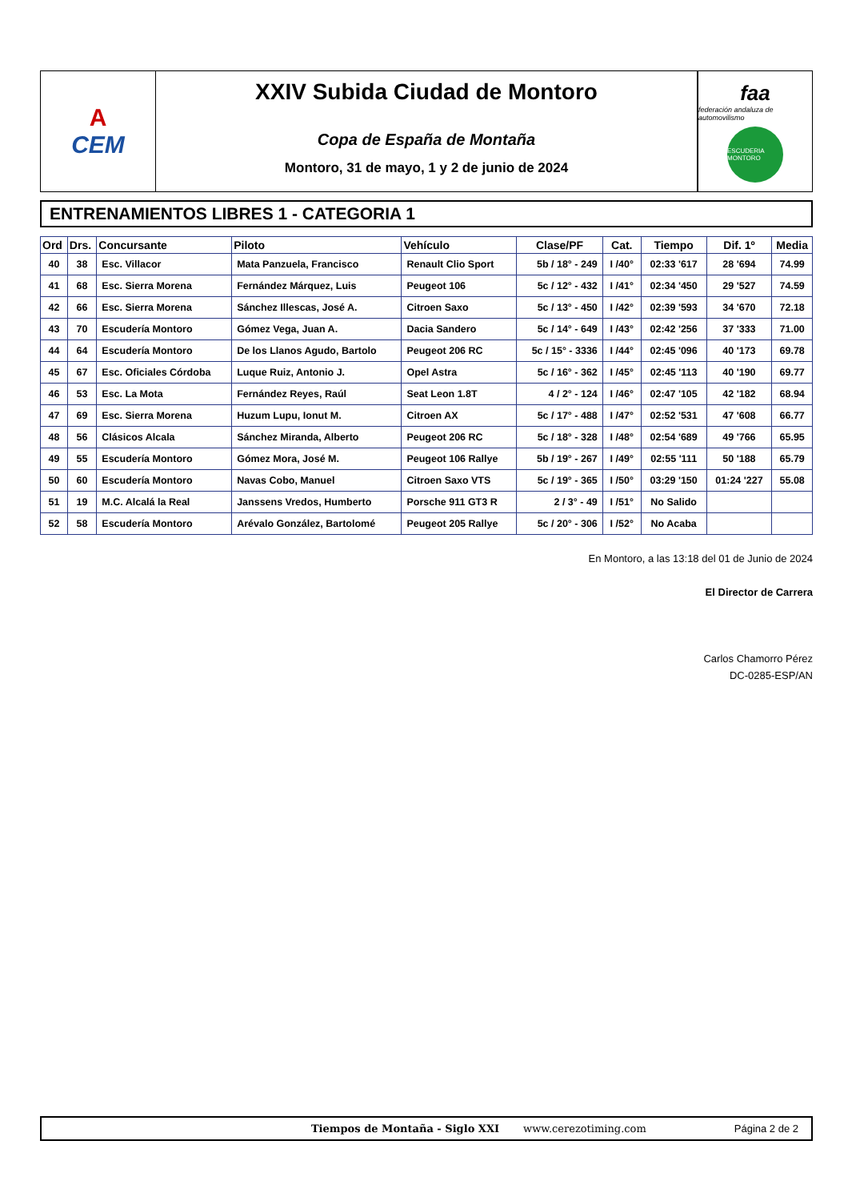A
CEM
XXIV Subida Ciudad de Montoro
Copa de España de Montaña
Montoro, 31 de mayo, 1 y 2 de junio de 2024
faa
federación andaluza de automovilismo
ESCUDERIA MONTORO
ENTRENAMIENTOS LIBRES 1 - CATEGORIA 1
| Ord | Drs. | Concursante | Piloto | Vehículo | Clase/PF | Cat. | Tiempo | Dif. 1º | Media |
| --- | --- | --- | --- | --- | --- | --- | --- | --- | --- |
| 40 | 38 | Esc. Villacor | Mata Panzuela, Francisco | Renault Clio Sport | 5b / 18° - 249 | I /40° | 02:33 '617 | 28 '694 | 74.99 |
| 41 | 68 | Esc. Sierra Morena | Fernández Márquez, Luis | Peugeot 106 | 5c / 12° - 432 | I /41° | 02:34 '450 | 29 '527 | 74.59 |
| 42 | 66 | Esc. Sierra Morena | Sánchez Illescas, José A. | Citroen Saxo | 5c / 13° - 450 | I /42° | 02:39 '593 | 34 '670 | 72.18 |
| 43 | 70 | Escudería Montoro | Gómez Vega, Juan A. | Dacia Sandero | 5c / 14° - 649 | I /43° | 02:42 '256 | 37 '333 | 71.00 |
| 44 | 64 | Escudería Montoro | De los Llanos Agudo, Bartolo | Peugeot 206 RC | 5c / 15° - 3336 | I /44° | 02:45 '096 | 40 '173 | 69.78 |
| 45 | 67 | Esc. Oficiales Córdoba | Luque Ruiz, Antonio J. | Opel Astra | 5c / 16° - 362 | I /45° | 02:45 '113 | 40 '190 | 69.77 |
| 46 | 53 | Esc. La Mota | Fernández Reyes, Raúl | Seat Leon 1.8T | 4 / 2° - 124 | I /46° | 02:47 '105 | 42 '182 | 68.94 |
| 47 | 69 | Esc. Sierra Morena | Huzum Lupu, Ionut M. | Citroen AX | 5c / 17° - 488 | I /47° | 02:52 '531 | 47 '608 | 66.77 |
| 48 | 56 | Clásicos Alcala | Sánchez Miranda, Alberto | Peugeot 206 RC | 5c / 18° - 328 | I /48° | 02:54 '689 | 49 '766 | 65.95 |
| 49 | 55 | Escudería Montoro | Gómez Mora, José M. | Peugeot 106 Rallye | 5b / 19° - 267 | I /49° | 02:55 '111 | 50 '188 | 65.79 |
| 50 | 60 | Escudería Montoro | Navas Cobo, Manuel | Citroen Saxo VTS | 5c / 19° - 365 | I /50° | 03:29 '150 | 01:24 '227 | 55.08 |
| 51 | 19 | M.C. Alcalá la Real | Janssens Vredos, Humberto | Porsche 911 GT3 R | 2 / 3° - 49 | I /51° | No Salido | | |
| 52 | 58 | Escudería Montoro | Arévalo González, Bartolomé | Peugeot 205 Rallye | 5c / 20° - 306 | I /52° | No Acaba | | |
En Montoro, a las 13:18 del 01 de Junio de 2024
El Director de Carrera
Carlos Chamorro Pérez
DC-0285-ESP/AN
Tiempos de Montaña - Siglo XXI www.cerezotiming.com Página 2 de 2